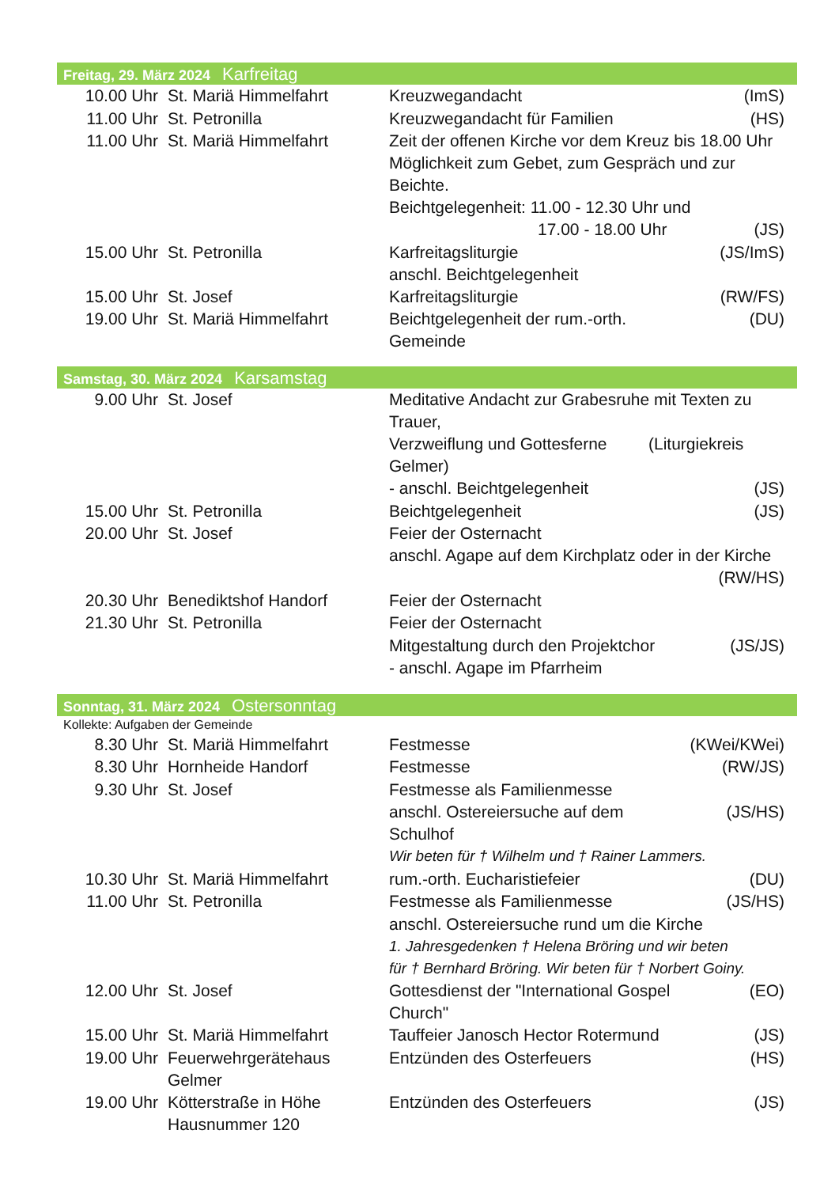Freitag, 29. März 2024 Karfreitag
| 10.00 Uhr | St. Mariä Himmelfahrt | Kreuzwegandacht | (ImS) |
| 11.00 Uhr | St. Petronilla | Kreuzwegandacht für Familien | (HS) |
| 11.00 Uhr | St. Mariä Himmelfahrt | Zeit der offenen Kirche vor dem Kreuz bis 18.00 Uhr Möglichkeit zum Gebet, zum Gespräch und zur Beichte. Beichtgelegenheit: 11.00 - 12.30 Uhr und | |
| | | 17.00 - 18.00 Uhr | (JS) |
| 15.00 Uhr | St. Petronilla | Karfreitagsliturgie anschl. Beichtgelegenheit | (JS/ImS) |
| 15.00 Uhr | St. Josef | Karfreitagsliturgie | (RW/FS) |
| 19.00 Uhr | St. Mariä Himmelfahrt | Beichtgelegenheit der rum.-orth. Gemeinde | (DU) |
Samstag, 30. März 2024 Karsamstag
| 9.00 Uhr | St. Josef | Meditative Andacht zur Grabesruhe mit Texten zu Trauer, Verzweiflung und Gottesferne (Liturgiekreis Gelmer) | |
| | | - anschl. Beichtgelegenheit | (JS) |
| 15.00 Uhr | St. Petronilla | Beichtgelegenheit | (JS) |
| 20.00 Uhr | St. Josef | Feier der Osternacht anschl. Agape auf dem Kirchplatz oder in der Kirche | |
| | | | (RW/HS) |
| 20.30 Uhr | Benediktshof Handorf | Feier der Osternacht | |
| 21.30 Uhr | St. Petronilla | Feier der Osternacht | |
| | | Mitgestaltung durch den Projektchor | (JS/JS) |
| | | - anschl. Agape im Pfarrheim | |
Sonntag, 31. März 2024 Ostersonntag
Kollekte: Aufgaben der Gemeinde
| 8.30 Uhr | St. Mariä Himmelfahrt | Festmesse | (KWei/KWei) |
| 8.30 Uhr | Hornheide Handorf | Festmesse | (RW/JS) |
| 9.30 Uhr | St. Josef | Festmesse als Familienmesse | |
| | | anschl. Ostereiersuche auf dem Schulhof | (JS/HS) |
| | | Wir beten für † Wilhelm und † Rainer Lammers. | |
| 10.30 Uhr | St. Mariä Himmelfahrt | rum.-orth. Eucharistiefeier | (DU) |
| 11.00 Uhr | St. Petronilla | Festmesse als Familienmesse | (JS/HS) |
| | | anschl. Ostereiersuche rund um die Kirche | |
| | | 1. Jahresgedenken † Helena Bröring und wir beten für † Bernhard Bröring. Wir beten für † Norbert Goiny. | |
| 12.00 Uhr | St. Josef | Gottesdienst der "International Gospel Church" | (EO) |
| 15.00 Uhr | St. Mariä Himmelfahrt | Tauffeier Janosch Hector Rotermund | (JS) |
| 19.00 Uhr | Feuerwehrgerätehaus Gelmer | Entzünden des Osterfeuers | (HS) |
| 19.00 Uhr | Kötterstraße in Höhe Hausnummer 120 | Entzünden des Osterfeuers | (JS) |